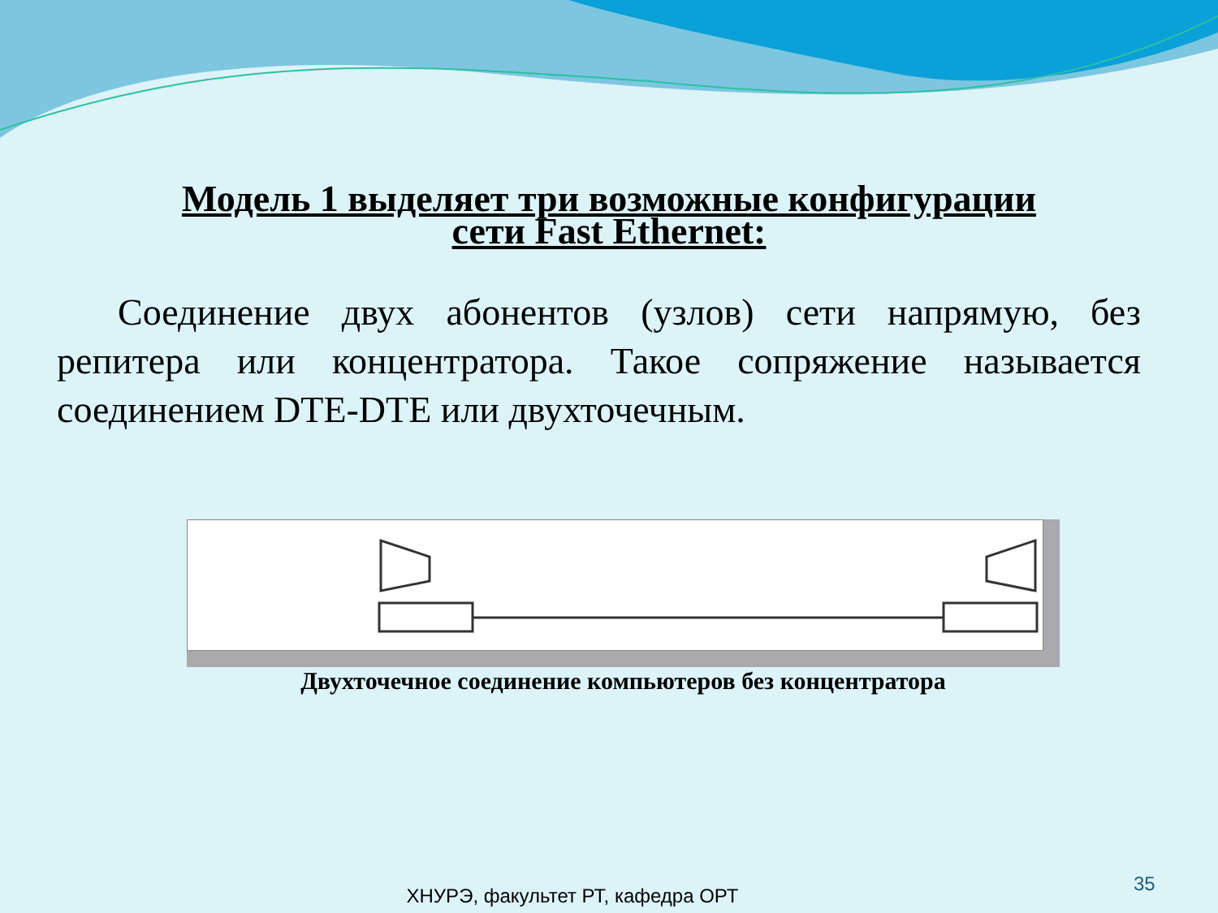Модель 1 выделяет три возможные конфигурации
сети Fast Ethernet:
Соединение двух абонентов (узлов) сети напрямую, без репитера или концентратора. Такое сопряжение называется соединением DTE-DTE или двухточечным.
Двухточечное соединение компьютеров без концентратора
35
ХНУРЭ, факультет РТ, кафедра ОРТ